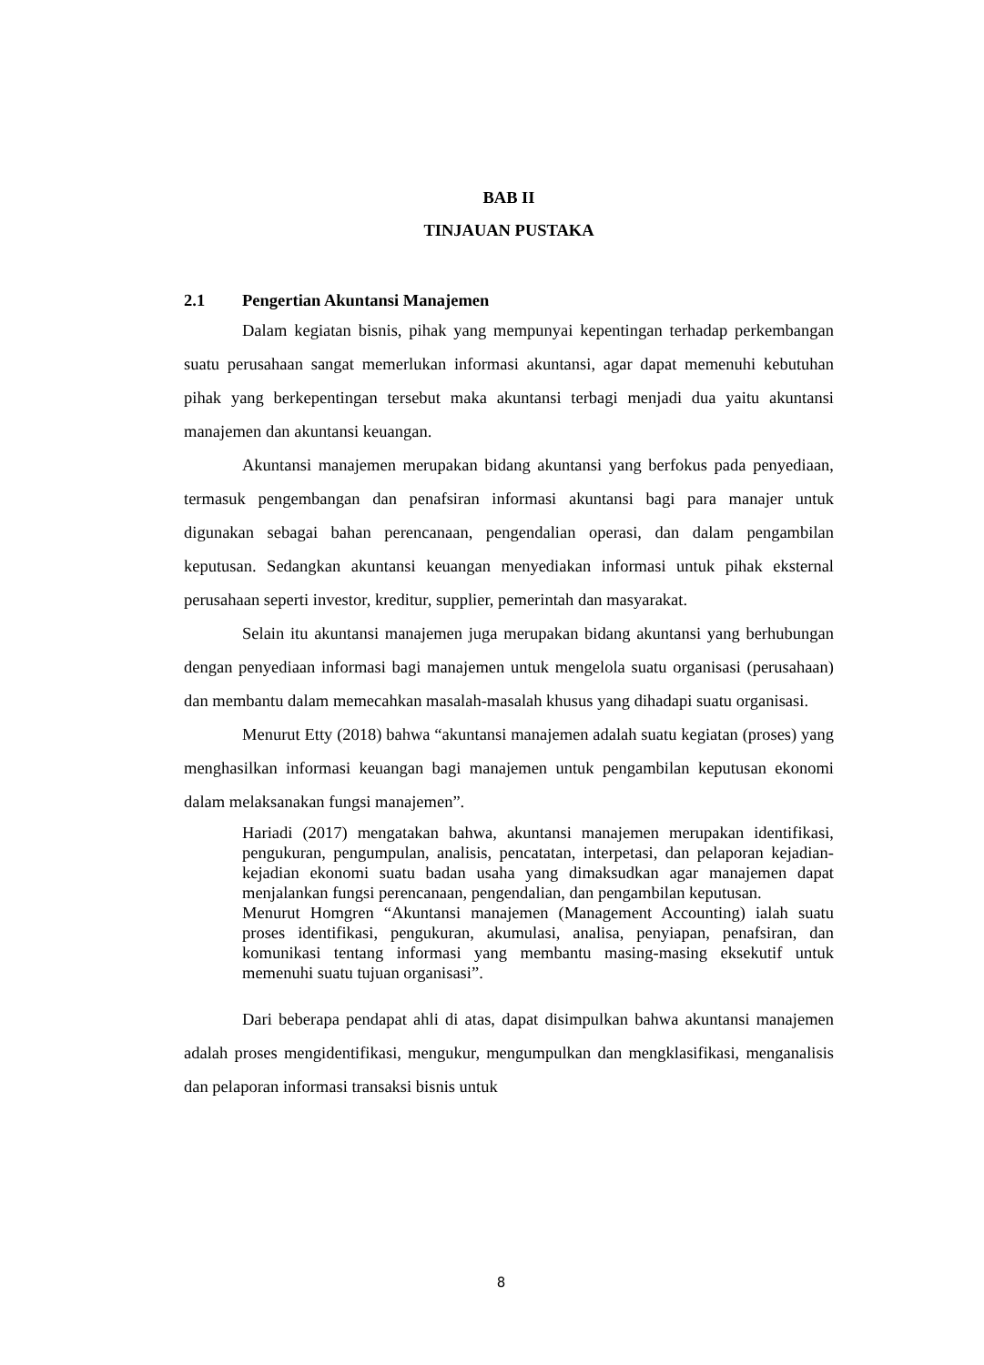BAB II
TINJAUAN PUSTAKA
2.1 Pengertian Akuntansi Manajemen
Dalam kegiatan bisnis, pihak yang mempunyai kepentingan terhadap perkembangan suatu perusahaan sangat memerlukan informasi akuntansi, agar dapat memenuhi kebutuhan pihak yang berkepentingan tersebut maka akuntansi terbagi menjadi dua yaitu akuntansi manajemen dan akuntansi keuangan.
Akuntansi manajemen merupakan bidang akuntansi yang berfokus pada penyediaan, termasuk pengembangan dan penafsiran informasi akuntansi bagi para manajer untuk digunakan sebagai bahan perencanaan, pengendalian operasi, dan dalam pengambilan keputusan. Sedangkan akuntansi keuangan menyediakan informasi untuk pihak eksternal perusahaan seperti investor, kreditur, supplier, pemerintah dan masyarakat.
Selain itu akuntansi manajemen juga merupakan bidang akuntansi yang berhubungan dengan penyediaan informasi bagi manajemen untuk mengelola suatu organisasi (perusahaan) dan membantu dalam memecahkan masalah-masalah khusus yang dihadapi suatu organisasi.
Menurut Etty (2018) bahwa “akuntansi manajemen adalah suatu kegiatan (proses) yang menghasilkan informasi keuangan bagi manajemen untuk pengambilan keputusan ekonomi dalam melaksanakan fungsi manajemen”.
Hariadi (2017) mengatakan bahwa, akuntansi manajemen merupakan identifikasi, pengukuran, pengumpulan, analisis, pencatatan, interpetasi, dan pelaporan kejadian-kejadian ekonomi suatu badan usaha yang dimaksudkan agar manajemen dapat menjalankan fungsi perencanaan, pengendalian, dan pengambilan keputusan.
Menurut Homgren “Akuntansi manajemen (Management Accounting) ialah suatu proses identifikasi, pengukuran, akumulasi, analisa, penyiapan, penafsiran, dan komunikasi tentang informasi yang membantu masing-masing eksekutif untuk memenuhi suatu tujuan organisasi”.
Dari beberapa pendapat ahli di atas, dapat disimpulkan bahwa akuntansi manajemen adalah proses mengidentifikasi, mengukur, mengumpulkan dan mengklasifikasi, menganalisis dan pelaporan informasi transaksi bisnis untuk
8